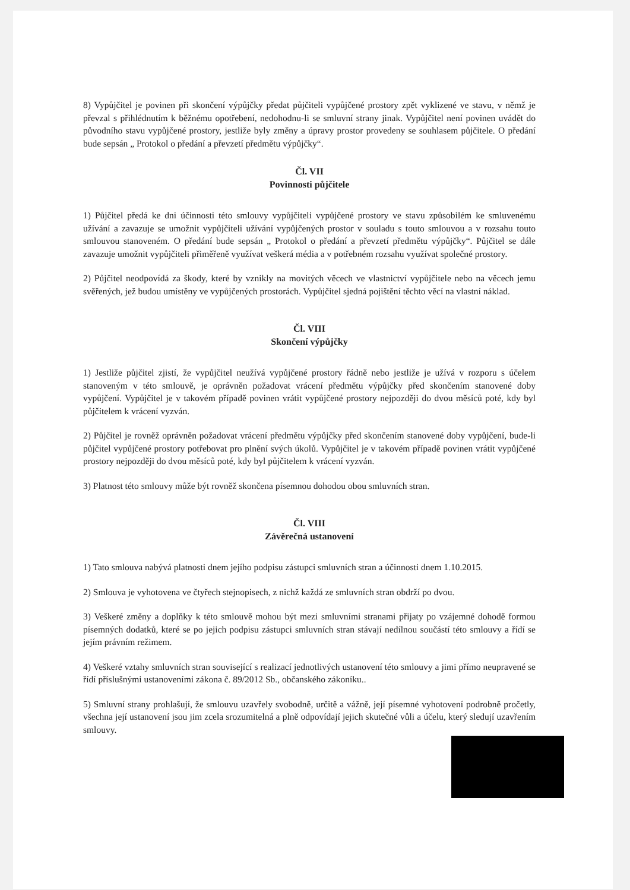8) Vypůjčitel je povinen při skončení výpůjčky předat půjčiteli vypůjčené prostory zpět vyklizené ve stavu, v němž je převzal s přihlédnutím k běžnému opotřebení, nedohodnu-li se smluvní strany jinak. Vypůjčitel není povinen uvádět do původního stavu vypůjčené prostory, jestliže byly změny a úpravy prostor provedeny se souhlasem půjčitele. O předání bude sepsán „ Protokol o předání a převzetí předmětu výpůjčky“.
Čl. VII
Povinnosti půjčitele
1) Půjčitel předá ke dni účinnosti této smlouvy vypůjčiteli vypůjčené prostory ve stavu způsobilém ke smluvenému užívání a zavazuje se umožnit vypůjčiteli užívání vypůjčených prostor v souladu s touto smlouvou a v rozsahu touto smlouvou stanoveném. O předání bude sepsán „ Protokol o předání a převzetí předmětu výpůjčky“. Půjčitel se dále zavazuje umožnit vypůjčiteli přiměřeně využívat veškerá média a v potřebném rozsahu využívat společné prostory.
2) Půjčitel neodpovídá za škody, které by vznikly na movitých věcech ve vlastnictví vypůjčitele nebo na věcech jemu svěřených, jež budou umístěny ve vypůjčených prostorách. Vypůjčitel sjedná pojištění těchto věcí na vlastní náklad.
Čl. VIII
Skončení výpůjčky
1) Jestliže půjčitel zjistí, že vypůjčitel neužívá vypůjčené prostory řádně nebo jestliže je užívá v rozporu s účelem stanoveným v této smlouvě, je oprávněn požadovat vrácení předmětu výpůjčky před skončením stanovené doby vypůjčení. Vypůjčitel je v takovém případě povinen vrátit vypůjčené prostory nejpozději do dvou měsíců poté, kdy byl půjčitelem k vrácení vyzván.
2) Půjčitel je rovněž oprávněn požadovat vrácení předmětu výpůjčky před skončením stanovené doby vypůjčení, bude-li půjčitel vypůjčené prostory potřebovat pro plnění svých úkolů. Vypůjčitel je v takovém případě povinen vrátit vypůjčené prostory nejpozději do dvou měsíců poté, kdy byl půjčitelem k vrácení vyzván.
3) Platnost této smlouvy může být rovněž skončena písemnou dohodou obou smluvních stran.
Čl. VIII
Závěrečná ustanovení
1) Tato smlouva nabývá platnosti dnem jejího podpisu zástupci smluvních stran a účinnosti dnem 1.10.2015.
2) Smlouva je vyhotovena ve čtyřech stejnopisech, z nichž každá ze smluvních stran obdrží po dvou.
3) Veškeré změny a doplňky k této smlouvě mohou být mezi smluvními stranami přijaty po vzájemné dohodě formou písemných dodatků, které se po jejich podpisu zástupci smluvních stran stávají nedílnou součástí této smlouvy a řídí se jejím právním režimem.
4) Veškeré vztahy smluvních stran související s realizací jednotlivých ustanovení této smlouvy a jimi přímo neupravené se řídí příslušnými ustanoveními zákona č. 89/2012 Sb., občanského zákoníku..
5) Smluvní strany prohlašují, že smlouvu uzavřely svobodně, určitě a vážně, její písemné vyhotovení podrobně pročetly, všechna její ustanovení jsou jim zcela srozumitelná a plně odpovídají jejich skutečné vůli a účelu, který sledují uzavřením smlouvy.